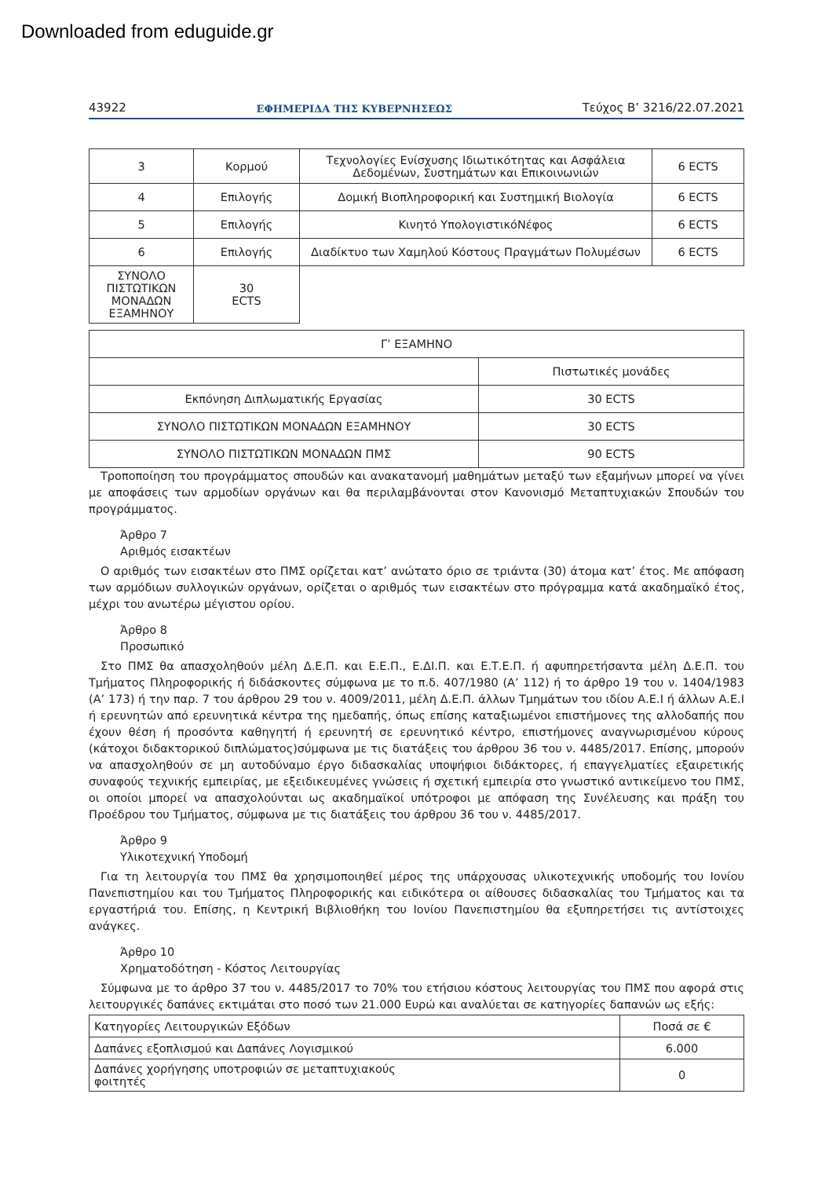Downloaded from eduguide.gr
43922 ΕΦΗΜΕΡΙΔΑ ΤΗΣ ΚΥΒΕΡΝΗΣΕΩΣ Τεύχος B’ 3216/22.07.2021
| 3 | Κορμού | Τεχνολογίες Ενίσχυσης Ιδιωτικότητας και Ασφάλεια Δεδομένων, Συστημάτων και Επικοινωνιών | 6 ECTS |
| 4 | Επιλογής | Δομική Βιοπληροφορική και Συστημική Βιολογία | 6 ECTS |
| 5 | Επιλογής | Κινητό ΥπολογιστικόΝέφος | 6 ECTS |
| 6 | Επιλογής | Διαδίκτυο των Χαμηλού Κόστους Πραγμάτων Πολυμέσων | 6 ECTS |
| ΣΥΝΟΛΟ ΠΙΣΤΩΤΙΚΩΝ ΜΟΝΑΔΩΝ ΕΞΑΜΗΝΟΥ | 30 ECTS | | |
| Γ’ ΕΞΑΜΗΝΟ | |
| | Πιστωτικές μονάδες |
| Εκπόνηση Διπλωματικής Εργασίας | 30 ECTS |
| ΣΥΝΟΛΟ ΠΙΣΤΩΤΙΚΩΝ ΜΟΝΑΔΩΝ ΕΞΑΜΗΝΟΥ | 30 ECTS |
| ΣΥΝΟΛΟ ΠΙΣΤΩΤΙΚΩΝ ΜΟΝΑΔΩΝ ΠΜΣ | 90 ECTS |
Τροποποίηση του προγράμματος σπουδών και ανακατανομή μαθημάτων μεταξύ των εξαμήνων μπορεί να γίνει με αποφάσεις των αρμοδίων οργάνων και θα περιλαμβάνονται στον Κανονισμό Μεταπτυχιακών Σπουδών του προγράμματος.
Άρθρο 7
Αριθμός εισακτέων
Ο αριθμός των εισακτέων στο ΠΜΣ ορίζεται κατ’ ανώτατο όριο σε τριάντα (30) άτομα κατ’ έτος. Με απόφαση των αρμόδιων συλλογικών οργάνων, ορίζεται ο αριθμός των εισακτέων στο πρόγραμμα κατά ακαδημαϊκό έτος, μέχρι του ανωτέρω μέγιστου ορίου.
Άρθρο 8
Προσωπικό
Στο ΠΜΣ θα απασχοληθούν μέλη Δ.Ε.Π. και Ε.Ε.Π., Ε.ΔΙ.Π. και Ε.Τ.Ε.Π. ή αφυπηρετήσαντα μέλη Δ.Ε.Π. του Τμήματος Πληροφορικής ή διδάσκοντες σύμφωνα με το π.δ. 407/1980 (Α’ 112) ή το άρθρο 19 του ν. 1404/1983 (Α’ 173) ή την παρ. 7 του άρθρου 29 του ν. 4009/2011, μέλη Δ.Ε.Π. άλλων Τμημάτων του ιδίου Α.Ε.Ι ή άλλων Α.Ε.Ι ή ερευνητών από ερευνητικά κέντρα της ημεδαπής, όπως επίσης καταξιωμένοι επιστήμονες της αλλοδαπής που έχουν θέση ή προσόντα καθηγητή ή ερευνητή σε ερευνητικό κέντρο, επιστήμονες αναγνωρισμένου κύρους (κάτοχοι διδακτορικού διπλώματος)σύμφωνα με τις διατάξεις του άρθρου 36 του ν. 4485/2017. Επίσης, μπορούν να απασχοληθούν σε μη αυτοδύναμο έργο διδασκαλίας υποψήφιοι διδάκτορες, ή επαγγελματίες εξαιρετικής συναφούς τεχνικής εμπειρίας, με εξειδικευμένες γνώσεις ή σχετική εμπειρία στο γνωστικό αντικείμενο του ΠΜΣ, οι οποίοι μπορεί να απασχολούνται ως ακαδημαϊκοί υπότροφοι με απόφαση της Συνέλευσης και πράξη του Προέδρου του Τμήματος, σύμφωνα με τις διατάξεις του άρθρου 36 του ν. 4485/2017.
Άρθρο 9
Υλικοτεχνική Υποδομή
Για τη λειτουργία του ΠΜΣ θα χρησιμοποιηθεί μέρος της υπάρχουσας υλικοτεχνικής υποδομής του Ιονίου Πανεπιστημίου και του Τμήματος Πληροφορικής και ειδικότερα οι αίθουσες διδασκαλίας του Τμήματος και τα εργαστήριά του. Επίσης, η Κεντρική Βιβλιοθήκη του Ιονίου Πανεπιστημίου θα εξυπηρετήσει τις αντίστοιχες ανάγκες.
Άρθρο 10
Χρηματοδότηση - Κόστος Λειτουργίας
Σύμφωνα με το άρθρο 37 του ν. 4485/2017 το 70% του ετήσιου κόστους λειτουργίας του ΠΜΣ που αφορά στις λειτουργικές δαπάνες εκτιμάται στο ποσό των 21.000 Ευρώ και αναλύεται σε κατηγορίες δαπανών ως εξής:
| Κατηγορίες Λειτουργικών Εξόδων | Ποσά σε € |
| Δαπάνες εξοπλισμού και Δαπάνες Λογισμικού | 6.000 |
| Δαπάνες χορήγησης υποτροφιών σε μεταπτυχιακούς φοιτητές | 0 |